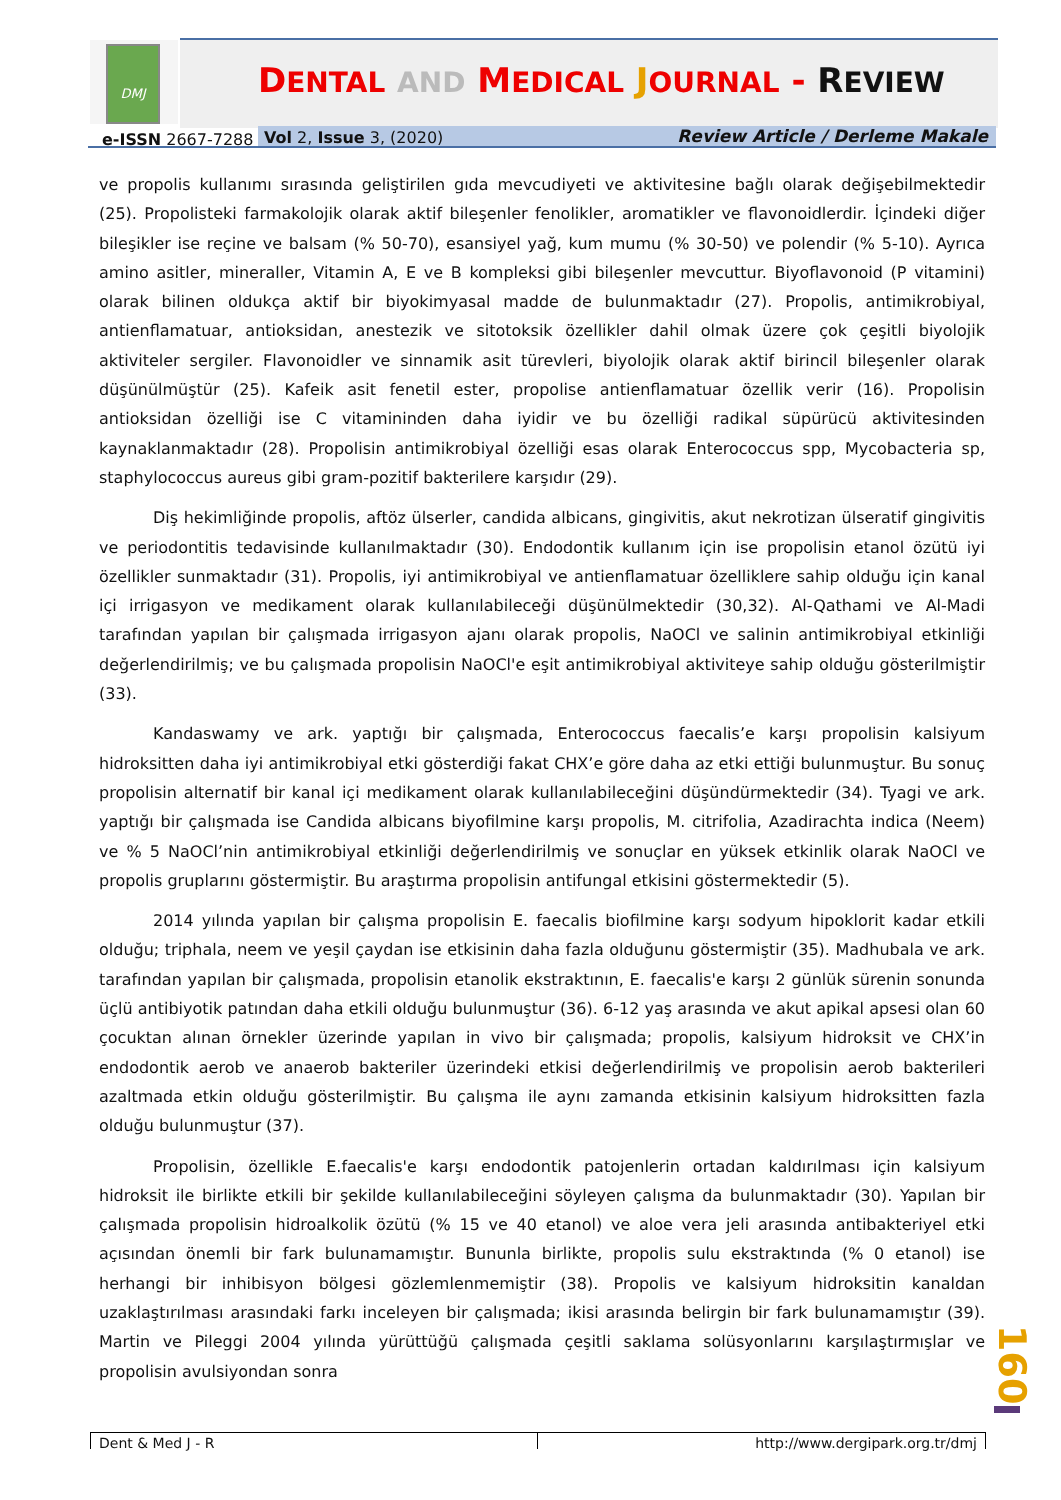DMJ
DENTAL AND MEDICAL JOURNAL - REVIEW
e-ISSN 2667-7288 Vol 2, Issue 3, (2020) Review Article / Derleme Makale
ve propolis kullanımı sırasında geliştirilen gıda mevcudiyeti ve aktivitesine bağlı olarak değişebilmektedir (25). Propolisteki farmakolojik olarak aktif bileşenler fenolikler, aromatikler ve flavonoidlerdir. İçindeki diğer bileşikler ise reçine ve balsam (% 50-70), esansiyel yağ, kum mumu (% 30-50) ve polendir (% 5-10). Ayrıca amino asitler, mineraller, Vitamin A, E ve B kompleksi gibi bileşenler mevcuttur. Biyoflavonoid (P vitamini) olarak bilinen oldukça aktif bir biyokimyasal madde de bulunmaktadır (27). Propolis, antimikrobiyal, antienflamatuar, antioksidan, anestezik ve sitotoksik özellikler dahil olmak üzere çok çeşitli biyolojik aktiviteler sergiler. Flavonoidler ve sinnamik asit türevleri, biyolojik olarak aktif birincil bileşenler olarak düşünülmüştür (25). Kafeik asit fenetil ester, propolise antienflamatuar özellik verir (16). Propolisin antioksidan özelliği ise C vitamininden daha iyidir ve bu özelliği radikal süpürücü aktivitesinden kaynaklanmaktadır (28). Propolisin antimikrobiyal özelliği esas olarak Enterococcus spp, Mycobacteria sp, staphylococcus aureus gibi gram-pozitif bakterilere karşıdır (29).
Diş hekimliğinde propolis, aftöz ülserler, candida albicans, gingivitis, akut nekrotizan ülseratif gingivitis ve periodontitis tedavisinde kullanılmaktadır (30). Endodontik kullanım için ise propolisin etanol özütü iyi özellikler sunmaktadır (31). Propolis, iyi antimikrobiyal ve antienflamatuar özelliklere sahip olduğu için kanal içi irrigasyon ve medikament olarak kullanılabileceği düşünülmektedir (30,32). Al-Qathami ve Al-Madi tarafından yapılan bir çalışmada irrigasyon ajanı olarak propolis, NaOCl ve salinin antimikrobiyal etkinliği değerlendirilmiş; ve bu çalışmada propolisin NaOCl'e eşit antimikrobiyal aktiviteye sahip olduğu gösterilmiştir (33).
Kandaswamy ve ark. yaptığı bir çalışmada, Enterococcus faecalis’e karşı propolisin kalsiyum hidroksitten daha iyi antimikrobiyal etki gösterdiği fakat CHX’e göre daha az etki ettiği bulunmuştur. Bu sonuç propolisin alternatif bir kanal içi medikament olarak kullanılabileceğini düşündürmektedir (34). Tyagi ve ark. yaptığı bir çalışmada ise Candida albicans biyofilmine karşı propolis, M. citrifolia, Azadirachta indica (Neem) ve % 5 NaOCl’nin antimikrobiyal etkinliği değerlendirilmiş ve sonuçlar en yüksek etkinlik olarak NaOCl ve propolis gruplarını göstermiştir. Bu araştırma propolisin antifungal etkisini göstermektedir (5).
2014 yılında yapılan bir çalışma propolisin E. faecalis biofilmine karşı sodyum hipoklorit kadar etkili olduğu; triphala, neem ve yeşil çaydan ise etkisinin daha fazla olduğunu göstermiştir (35). Madhubala ve ark. tarafından yapılan bir çalışmada, propolisin etanolik ekstraktının, E. faecalis'e karşı 2 günlük sürenin sonunda üçlü antibiyotik patından daha etkili olduğu bulunmuştur (36). 6-12 yaş arasında ve akut apikal apsesi olan 60 çocuktan alınan örnekler üzerinde yapılan in vivo bir çalışmada; propolis, kalsiyum hidroksit ve CHX’in endodontik aerob ve anaerob bakteriler üzerindeki etkisi değerlendirilmiş ve propolisin aerob bakterileri azaltmada etkin olduğu gösterilmiştir. Bu çalışma ile aynı zamanda etkisinin kalsiyum hidroksitten fazla olduğu bulunmuştur (37).
Propolisin, özellikle E.faecalis'e karşı endodontik patojenlerin ortadan kaldırılması için kalsiyum hidroksit ile birlikte etkili bir şekilde kullanılabileceğini söyleyen çalışma da bulunmaktadır (30). Yapılan bir çalışmada propolisin hidroalkolik özütü (% 15 ve 40 etanol) ve aloe vera jeli arasında antibakteriyel etki açısından önemli bir fark bulunamamıştır. Bununla birlikte, propolis sulu ekstraktında (% 0 etanol) ise herhangi bir inhibisyon bölgesi gözlemlenmemiştir (38). Propolis ve kalsiyum hidroksitin kanaldan uzaklaştırılması arasındaki farkı inceleyen bir çalışmada; ikisi arasında belirgin bir fark bulunamamıştır (39). Martin ve Pileggi 2004 yılında yürüttüğü çalışmada çeşitli saklama solüsyonlarını karşılaştırmışlar ve propolisin avulsiyondan sonra
160
Dent & Med J - R http://www.dergipark.org.tr/dmj